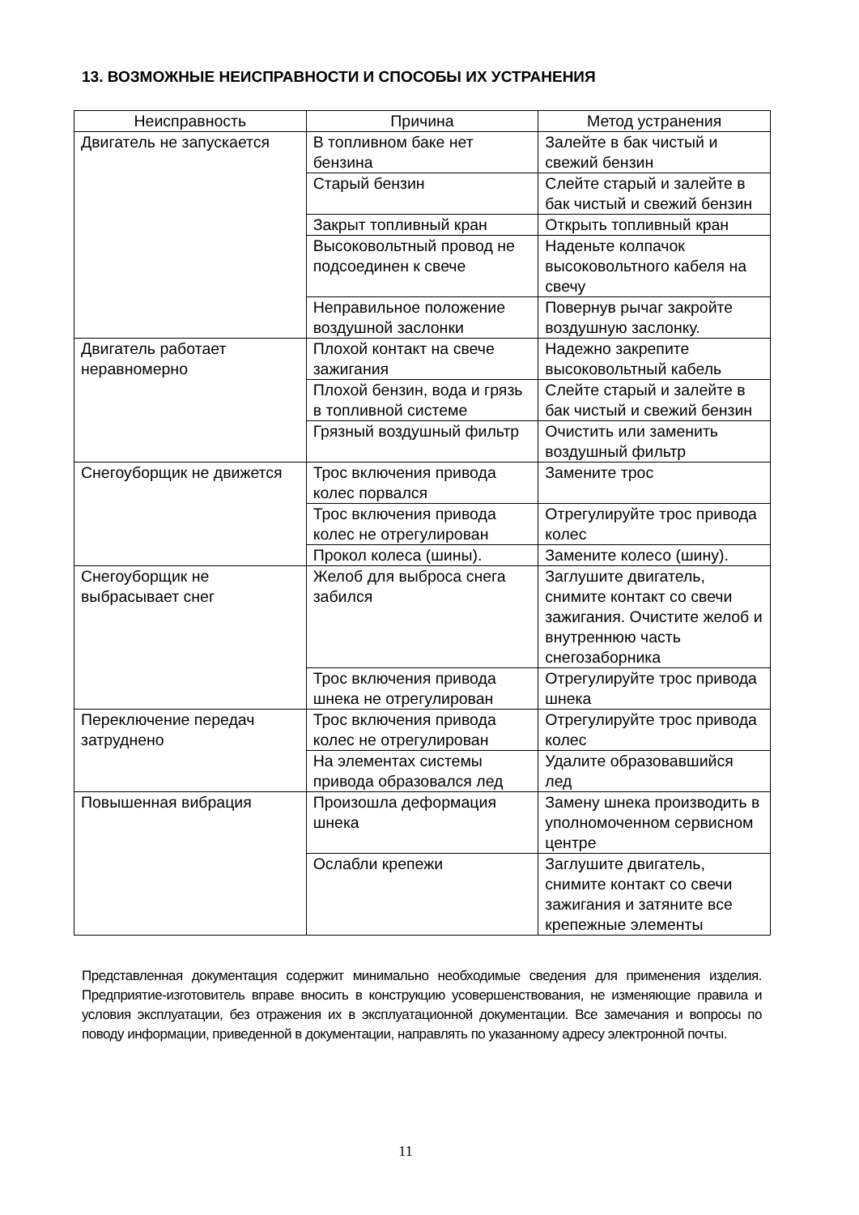13. ВОЗМОЖНЫЕ НЕИСПРАВНОСТИ И СПОСОБЫ ИХ УСТРАНЕНИЯ
| Неисправность | Причина | Метод устранения |
| --- | --- | --- |
| Двигатель не запускается | В топливном баке нет бензина | Залейте в бак чистый и свежий бензин |
| | Старый бензин | Слейте старый и залейте в бак чистый и свежий бензин |
| | Закрыт топливный кран | Открыть топливный кран |
| | Высоковольтный провод не подсоединен к свече | Наденьте колпачок высоковольтного кабеля на свечу |
| | Неправильное положение воздушной заслонки | Повернув рычаг закройте воздушную заслонку. |
| Двигатель работает неравномерно | Плохой контакт на свече зажигания | Надежно закрепите высоковольтный кабель |
| | Плохой бензин, вода и грязь в топливной системе | Слейте старый и залейте в бак чистый и свежий бензин |
| | Грязный воздушный фильтр | Очистить или заменить воздушный фильтр |
| Снегоуборщик не движется | Трос включения привода колес порвался | Замените трос |
| | Трос включения привода колес не отрегулирован | Отрегулируйте трос привода колес |
| | Прокол колеса (шины). | Замените колесо (шину). |
| Снегоуборщик не выбрасывает снег | Желоб для выброса снега забился | Заглушите двигатель, снимите контакт со свечи зажигания. Очистите желоб и внутреннюю часть снегозаборника |
| | Трос включения привода шнека не отрегулирован | Отрегулируйте трос привода шнека |
| Переключение передач затруднено | Трос включения привода колес не отрегулирован | Отрегулируйте трос привода колес |
| | На элементах системы привода образовался лед | Удалите образовавшийся лед |
| Повышенная вибрация | Произошла деформация шнека | Замену шнека производить в уполномоченном сервисном центре |
| | Ослабли крепежи | Заглушите двигатель, снимите контакт со свечи зажигания и затяните все крепежные элементы |
Представленная документация содержит минимально необходимые сведения для применения изделия. Предприятие-изготовитель вправе вносить в конструкцию усовершенствования, не изменяющие правила и условия эксплуатации, без отражения их в эксплуатационной документации. Все замечания и вопросы по поводу информации, приведенной в документации, направлять по указанному адресу электронной почты.
11